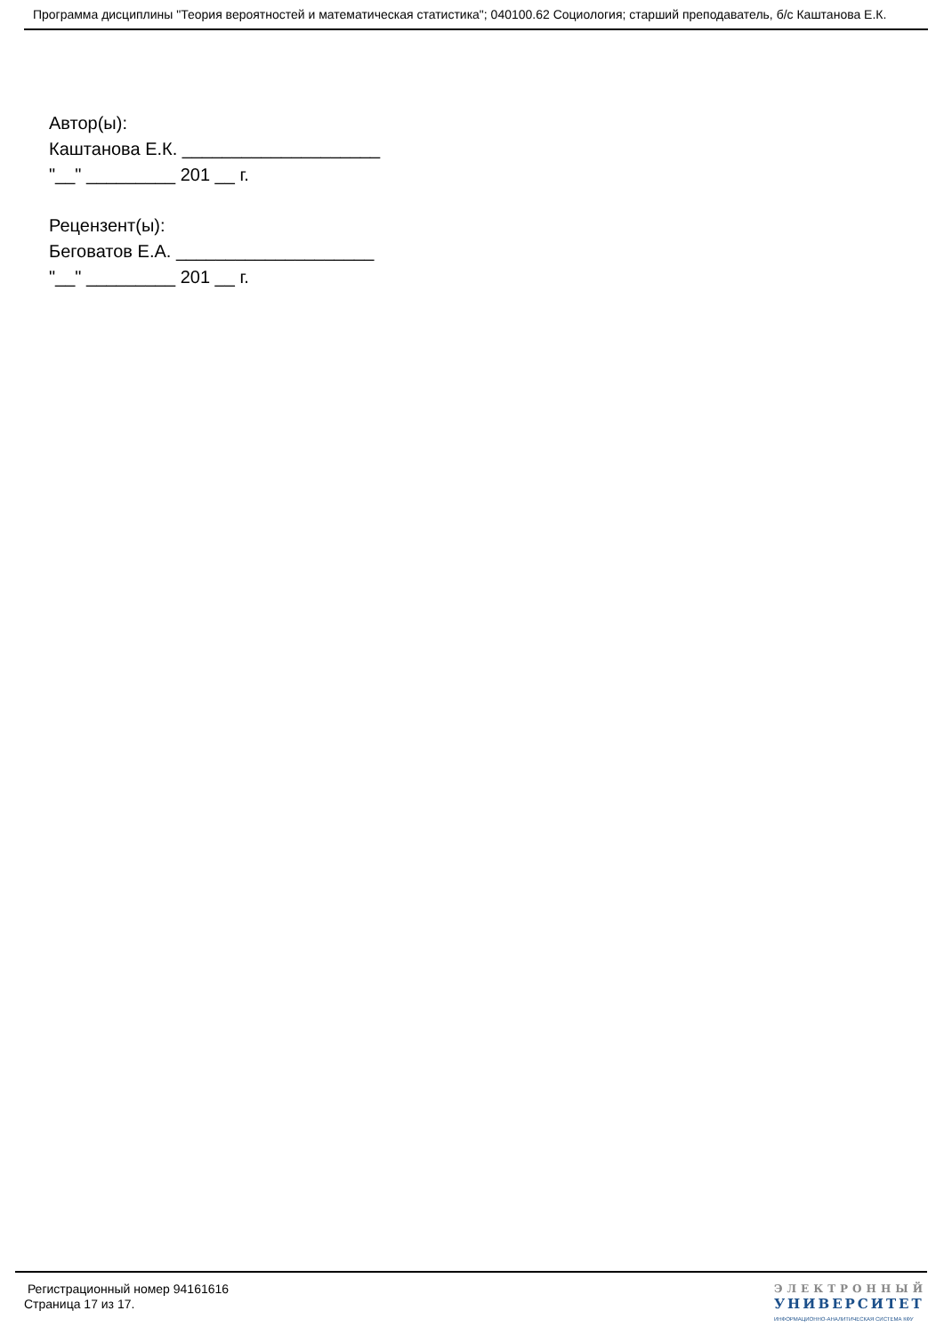Программа дисциплины "Теория вероятностей и математическая статистика"; 040100.62 Социология; старший преподаватель, б/с Каштанова Е.К.
Автор(ы):
Каштанова Е.К. ____________________
"__" _________ 201 __ г.
Рецензент(ы):
Беговатов Е.А. ____________________
"__" _________ 201 __ г.
Регистрационный номер 94161616
Страница 17 из 17.
ЭЛЕКТРОННЫЙ
УНИВЕРСИТЕТ
ИНФОРМАЦИОННО-АНАЛИТИЧЕСКАЯ СИСТЕМА КФУ